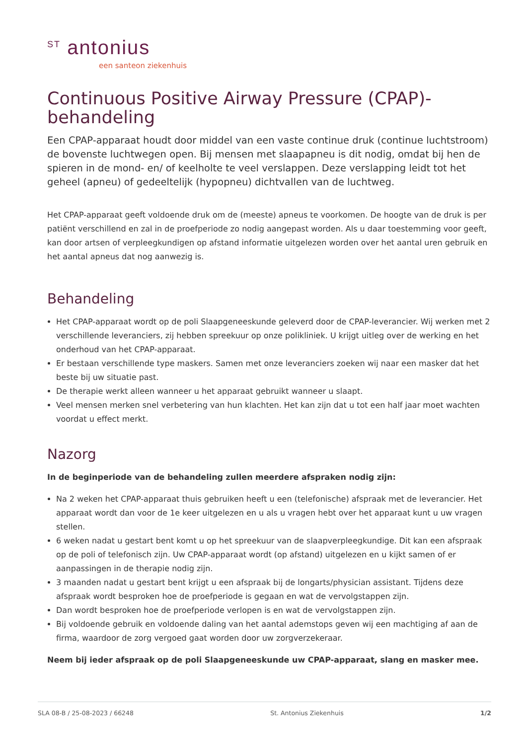<sup>ST</sup> antonius
een santeon ziekenhuis
Continuous Positive Airway Pressure (CPAP)-behandeling
Een CPAP-apparaat houdt door middel van een vaste continue druk (continue luchtstroom) de bovenste luchtwegen open. Bij mensen met slaapapneu is dit nodig, omdat bij hen de spieren in de mond- en/ of keelholte te veel verslappen. Deze verslapping leidt tot het geheel (apneu) of gedeeltelijk (hypopneu) dichtvallen van de luchtweg.
Het CPAP-apparaat geeft voldoende druk om de (meeste) apneus te voorkomen. De hoogte van de druk is per patiënt verschillend en zal in de proefperiode zo nodig aangepast worden. Als u daar toestemming voor geeft, kan door artsen of verpleegkundigen op afstand informatie uitgelezen worden over het aantal uren gebruik en het aantal apneus dat nog aanwezig is.
Behandeling
Het CPAP-apparaat wordt op de poli Slaapgeneeskunde geleverd door de CPAP-leverancier. Wij werken met 2 verschillende leveranciers, zij hebben spreekuur op onze polikliniek. U krijgt uitleg over de werking en het onderhoud van het CPAP-apparaat.
Er bestaan verschillende type maskers. Samen met onze leveranciers zoeken wij naar een masker dat het beste bij uw situatie past.
De therapie werkt alleen wanneer u het apparaat gebruikt wanneer u slaapt.
Veel mensen merken snel verbetering van hun klachten. Het kan zijn dat u tot een half jaar moet wachten voordat u effect merkt.
Nazorg
In de beginperiode van de behandeling zullen meerdere afspraken nodig zijn:
Na 2 weken het CPAP-apparaat thuis gebruiken heeft u een (telefonische) afspraak met de leverancier. Het apparaat wordt dan voor de 1e keer uitgelezen en u als u vragen hebt over het apparaat kunt u uw vragen stellen.
6 weken nadat u gestart bent komt u op het spreekuur van de slaapverpleegkundige. Dit kan een afspraak op de poli of telefonisch zijn. Uw CPAP-apparaat wordt (op afstand) uitgelezen en u kijkt samen of er aanpassingen in de therapie nodig zijn.
3 maanden nadat u gestart bent krijgt u een afspraak bij de longarts/physician assistant. Tijdens deze afspraak wordt besproken hoe de proefperiode is gegaan en wat de vervolgstappen zijn.
Dan wordt besproken hoe de proefperiode verlopen is en wat de vervolgstappen zijn.
Bij voldoende gebruik en voldoende daling van het aantal ademstops geven wij een machtiging af aan de firma, waardoor de zorg vergoed gaat worden door uw zorgverzekeraar.
Neem bij ieder afspraak op de poli Slaapgeneeskunde uw CPAP-apparaat, slang en masker mee.
SLA 08-B / 25-08-2023 / 66248 St. Antonius Ziekenhuis 1/2